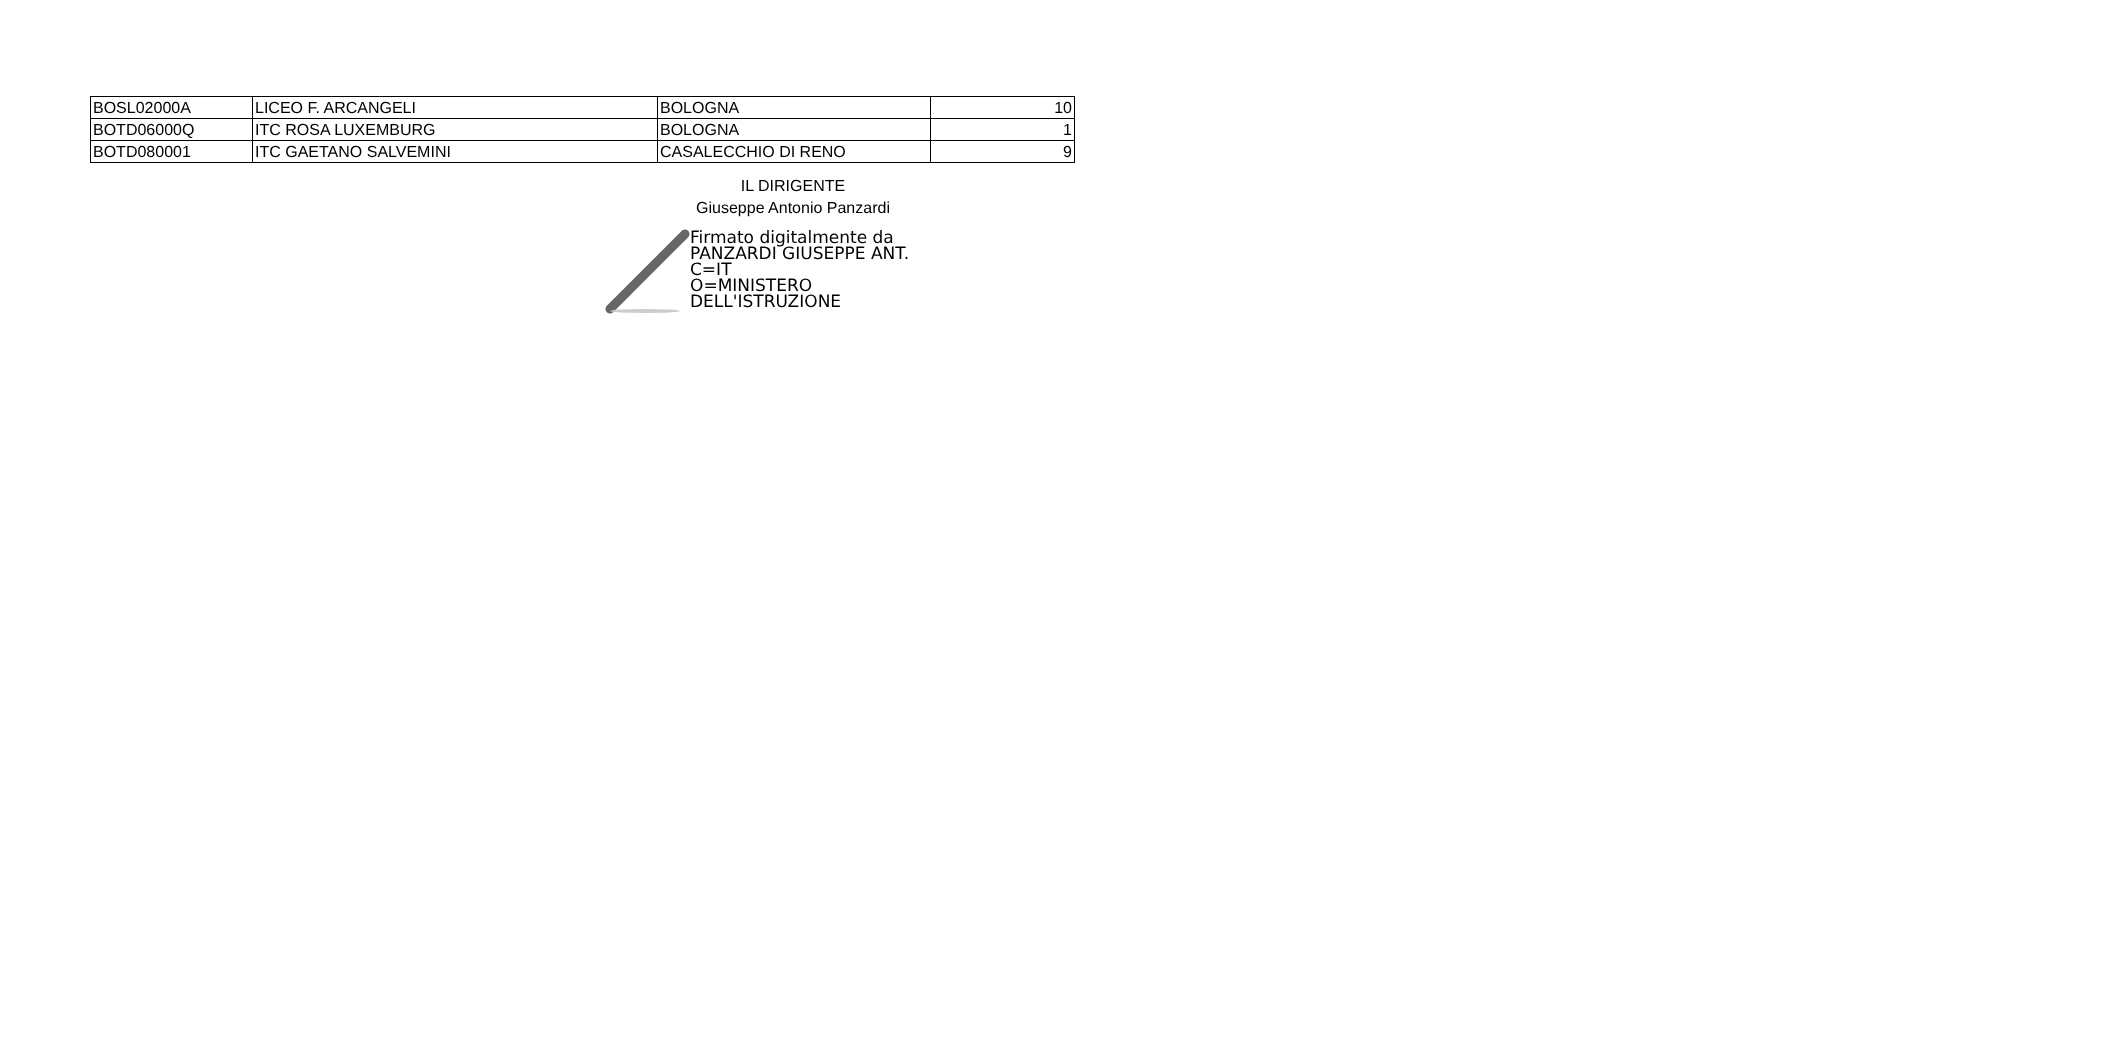| BOSL02000A | LICEO F. ARCANGELI | BOLOGNA | 10 |
| BOTD06000Q | ITC ROSA LUXEMBURG | BOLOGNA | 1 |
| BOTD080001 | ITC GAETANO SALVEMINI | CASALECCHIO DI RENO | 9 |
IL DIRIGENTE
Giuseppe Antonio Panzardi
Firmato digitalmente da
PANZARDI GIUSEPPE ANT.
C=IT
O=MINISTERO
DELL'ISTRUZIONE